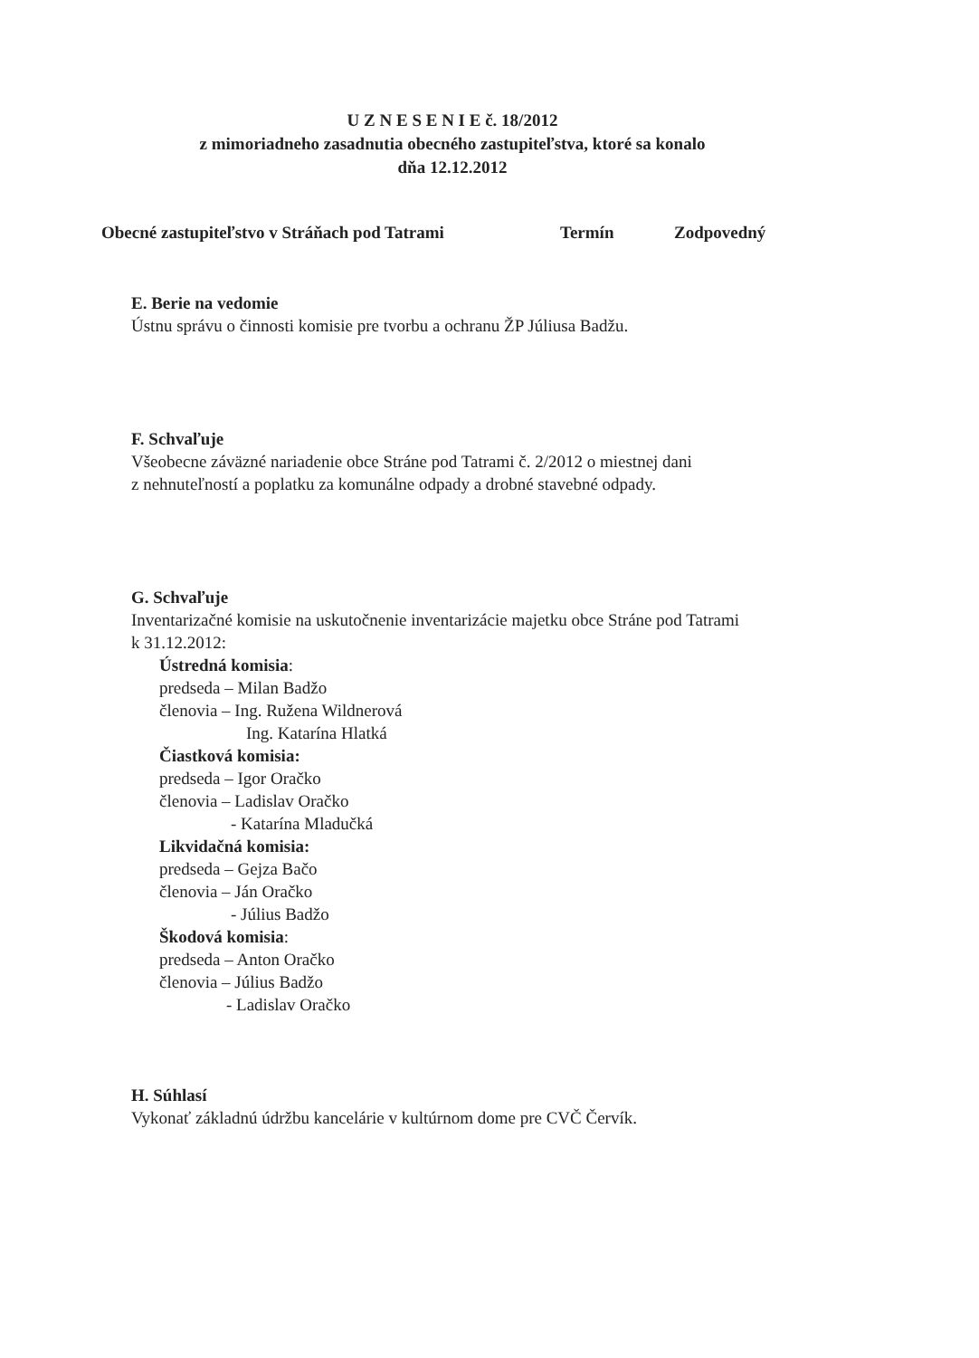U Z N E S E N I E č. 18/2012
z mimoriadneho zasadnutia obecného zastupiteľstva, ktoré sa konalo
dňa 12.12.2012
Obecné zastupiteľstvo v Stráňach pod Tatrami Termín Zodpovedný
E. Berie na vedomie
Ústnu správu o činnosti komisie pre tvorbu a ochranu ŽP Júliusa Badžu.
F. Schvaľuje
Všeobecne záväzné nariadenie obce Stráne pod Tatrami č. 2/2012 o miestnej dani
z nehnuteľností a poplatku za komunálne odpady a drobné stavebné odpady.
G. Schvaľuje
Inventarizačné komisie na uskutočnenie inventarizácie majetku obce Stráne pod Tatrami
k 31.12.2012:
Ústredná komisia:
predseda – Milan Badžo
členovia – Ing. Ružena Wildnerová
Ing. Katarína Hlatká
Čiastková komisia:
predseda – Igor Oračko
členovia – Ladislav Oračko
- Katarína Mladučká
Likvidačná komisia:
predseda – Gejza Bačo
členovia – Ján Oračko
- Július Badžo
Škodová komisia:
predseda – Anton Oračko
členovia – Július Badžo
- Ladislav Oračko
H. Súhlasí
Vykonať základnú údržbu kancelárie v kultúrnom dome pre CVČ Červík.